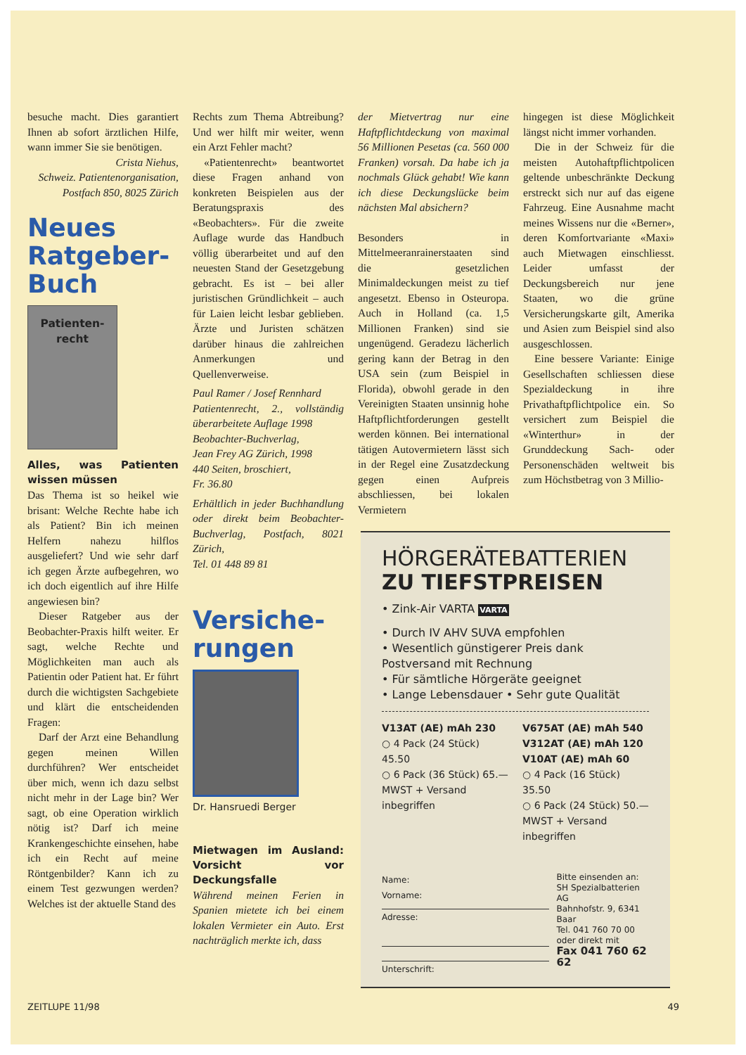besuche macht. Dies garantiert Ihnen ab sofort ärztlichen Hilfe, wann immer Sie sie benötigen.
Crista Niehus,
Schweiz. Patientenorganisation,
Postfach 850, 8025 Zürich
Neues Ratgeber-Buch
Patienten-
recht
Alles, was Patienten wissen müssen
Das Thema ist so heikel wie brisant: Welche Rechte habe ich als Patient? Bin ich meinen Helfern nahezu hilflos ausgeliefert? Und wie sehr darf ich gegen Ärzte aufbegehren, wo ich doch eigentlich auf ihre Hilfe angewiesen bin?
Dieser Ratgeber aus der Beobachter-Praxis hilft weiter. Er sagt, welche Rechte und Möglichkeiten man auch als Patientin oder Patient hat. Er führt durch die wichtigsten Sachgebiete und klärt die entscheidenden Fragen:
Darf der Arzt eine Behandlung gegen meinen Willen durchführen? Wer entscheidet über mich, wenn ich dazu selbst nicht mehr in der Lage bin? Wer sagt, ob eine Operation wirklich nötig ist? Darf ich meine Krankengeschichte einsehen, habe ich ein Recht auf meine Röntgenbilder? Kann ich zu einem Test gezwungen werden? Welches ist der aktuelle Stand des
Rechts zum Thema Abtreibung? Und wer hilft mir weiter, wenn ein Arzt Fehler macht?
«Patientenrecht» beantwortet diese Fragen anhand von konkreten Beispielen aus der Beratungspraxis des «Beobachters». Für die zweite Auflage wurde das Handbuch völlig überarbeitet und auf den neuesten Stand der Gesetzgebung gebracht. Es ist – bei aller juristischen Gründlichkeit – auch für Laien leicht lesbar geblieben. Ärzte und Juristen schätzen darüber hinaus die zahlreichen Anmerkungen und Quellenverweise.
Paul Ramer / Josef Rennhard
Patientenrecht, 2., vollständig überarbeitete Auflage 1998
Beobachter-Buchverlag,
Jean Frey AG Zürich, 1998
440 Seiten, broschiert,
Fr. 36.80
Erhältlich in jeder Buchhandlung oder direkt beim Beobachter-Buchverlag, Postfach, 8021 Zürich,
Tel. 01 448 89 81
Versiche-
rungen
Dr. Hansruedi Berger
Mietwagen im Ausland: Vorsicht vor Deckungsfalle
Während meinen Ferien in Spanien mietete ich bei einem lokalen Vermieter ein Auto. Erst nachträglich merkte ich, dass
der Mietvertrag nur eine Haftpflichtdeckung von maximal 56 Millionen Pesetas (ca. 560 000 Franken) vorsah. Da habe ich ja nochmals Glück gehabt! Wie kann ich diese Deckungslücke beim nächsten Mal absichern?
Besonders in Mittelmeeranrainerstaaten sind die gesetzlichen Minimaldeckungen meist zu tief angesetzt. Ebenso in Osteuropa. Auch in Holland (ca. 1,5 Millionen Franken) sind sie ungenügend. Geradezu lächerlich gering kann der Betrag in den USA sein (zum Beispiel in Florida), obwohl gerade in den Vereinigten Staaten unsinnig hohe Haftpflichtforderungen gestellt werden können. Bei international tätigen Autovermietern lässt sich in der Regel eine Zusatzdeckung gegen einen Aufpreis abschliessen, bei lokalen Vermietern
hingegen ist diese Möglichkeit längst nicht immer vorhanden.
Die in der Schweiz für die meisten Autohaftpflichtpolicen geltende unbeschränkte Deckung erstreckt sich nur auf das eigene Fahrzeug. Eine Ausnahme macht meines Wissens nur die «Berner», deren Komfortvariante «Maxi» auch Mietwagen einschliesst. Leider umfasst der Deckungsbereich nur jene Staaten, wo die grüne Versicherungskarte gilt, Amerika und Asien zum Beispiel sind also ausgeschlossen.
Eine bessere Variante: Einige Gesellschaften schliessen diese Spezialdeckung in ihre Privathaftpflichtpolice ein. So versichert zum Beispiel die «Winterthur» in der Grunddeckung Sach- oder Personenschäden weltweit bis zum Höchstbetrag von 3 Millio-
HÖRGERÄTEBATTERIEN
ZU TIEFSTPREISEN
• Zink-Air VARTA VARTA
• Durch IV AHV SUVA empfohlen
• Wesentlich günstigerer Preis dank Postversand mit Rechnung
• Für sämtliche Hörgeräte geeignet
• Lange Lebensdauer • Sehr gute Qualität
V13AT (AE) mAh 230
○ 4 Pack (24 Stück) 45.50
○ 6 Pack (36 Stück) 65.—
MWST + Versand inbegriffen
V675AT (AE) mAh 540
V312AT (AE) mAh 120
V10AT (AE) mAh 60
○ 4 Pack (16 Stück) 35.50
○ 6 Pack (24 Stück) 50.—
MWST + Versand inbegriffen
Name:
Vorname:
Adresse:
Unterschrift:
Bitte einsenden an:
SH Spezialbatterien AG
Bahnhofstr. 9, 6341 Baar
Tel. 041 760 70 00
oder direkt mit
Fax 041 760 62 62
ZEITLUPE 11/98 49